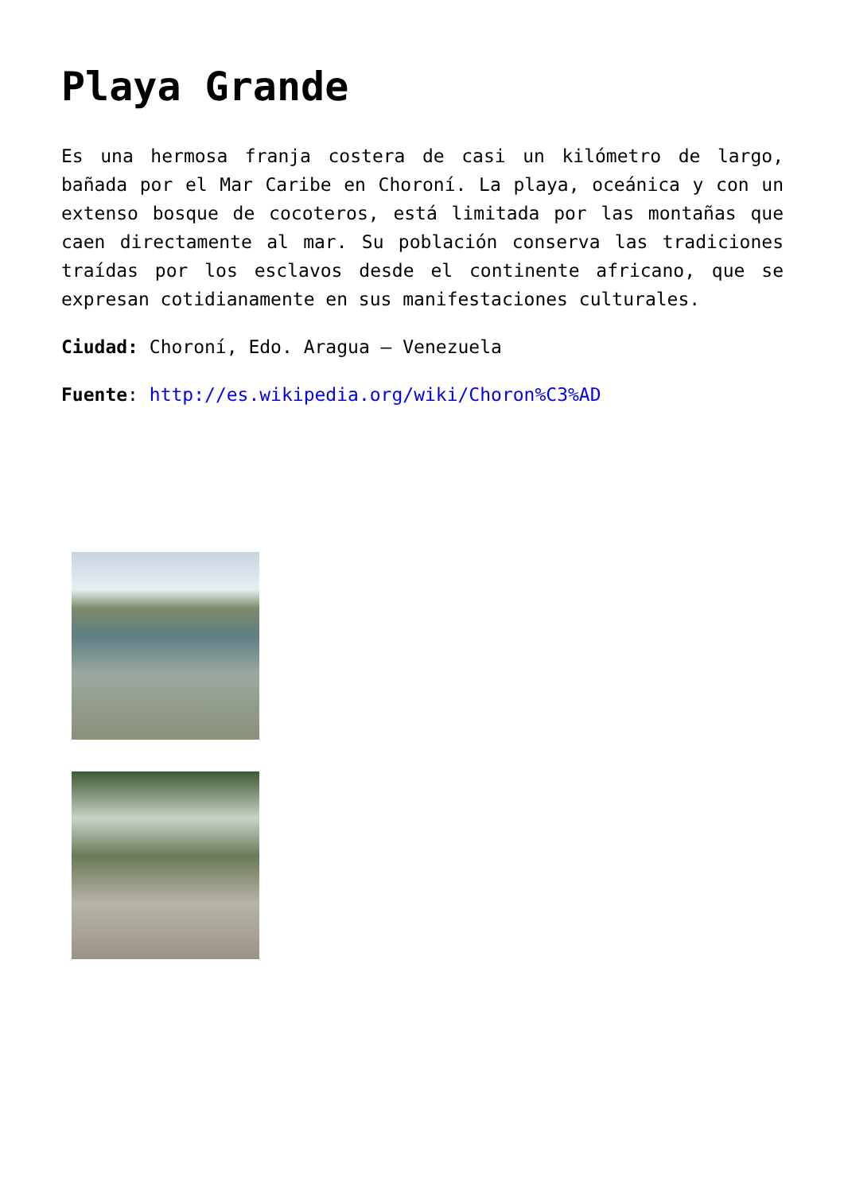Playa Grande
Es una hermosa franja costera de casi un kilómetro de largo, bañada por el Mar Caribe en Choroní. La playa, oceánica y con un extenso bosque de cocoteros, está limitada por las montañas que caen directamente al mar. Su población conserva las tradiciones traídas por los esclavos desde el continente africano, que se expresan cotidianamente en sus manifestaciones culturales.
Ciudad: Choroní, Edo. Aragua – Venezuela
Fuente: http://es.wikipedia.org/wiki/Choron%C3%AD